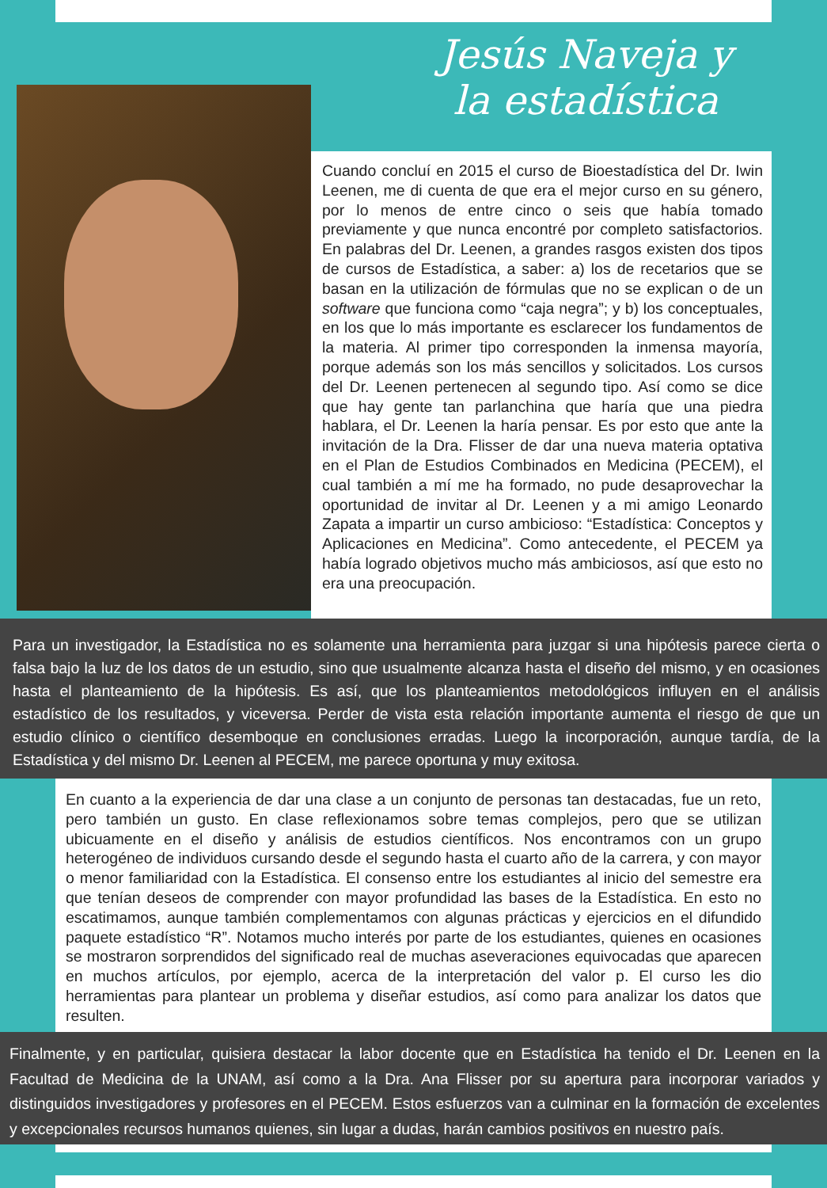Jesús Naveja y la estadística
Cuando concluí en 2015 el curso de Bioestadística del Dr. Iwin Leenen, me di cuenta de que era el mejor curso en su género, por lo menos de entre cinco o seis que había tomado previamente y que nunca encontré por completo satisfactorios. En palabras del Dr. Leenen, a grandes rasgos existen dos tipos de cursos de Estadística, a saber: a) los de recetarios que se basan en la utilización de fórmulas que no se explican o de un software que funciona como “caja negra”; y b) los conceptuales, en los que lo más importante es esclarecer los fundamentos de la materia. Al primer tipo corresponden la inmensa mayoría, porque además son los más sencillos y solicitados. Los cursos del Dr. Leenen pertenecen al segundo tipo. Así como se dice que hay gente tan parlanchina que haría que una piedra hablara, el Dr. Leenen la haría pensar. Es por esto que ante la invitación de la Dra. Flisser de dar una nueva materia optativa en el Plan de Estudios Combinados en Medicina (PECEM), el cual también a mí me ha formado, no pude desaprovechar la oportunidad de invitar al Dr. Leenen y a mi amigo Leonardo Zapata a impartir un curso ambicioso: “Estadística: Conceptos y Aplicaciones en Medicina”. Como antecedente, el PECEM ya había logrado objetivos mucho más ambiciosos, así que esto no era una preocupación.
Para un investigador, la Estadística no es solamente una herramienta para juzgar si una hipótesis parece cierta o falsa bajo la luz de los datos de un estudio, sino que usualmente alcanza hasta el diseño del mismo, y en ocasiones hasta el planteamiento de la hipótesis. Es así, que los planteamientos metodológicos influyen en el análisis estadístico de los resultados, y viceversa. Perder de vista esta relación importante aumenta el riesgo de que un estudio clínico o científico desemboque en conclusiones erradas. Luego la incorporación, aunque tardía, de la Estadística y del mismo Dr. Leenen al PECEM, me parece oportuna y muy exitosa.
En cuanto a la experiencia de dar una clase a un conjunto de personas tan destacadas, fue un reto, pero también un gusto. En clase reflexionamos sobre temas complejos, pero que se utilizan ubicuamente en el diseño y análisis de estudios científicos. Nos encontramos con un grupo heterogéneo de individuos cursando desde el segundo hasta el cuarto año de la carrera, y con mayor o menor familiaridad con la Estadística. El consenso entre los estudiantes al inicio del semestre era que tenían deseos de comprender con mayor profundidad las bases de la Estadística. En esto no escatimamos, aunque también complementamos con algunas prácticas y ejercicios en el difundido paquete estadístico “R”. Notamos mucho interés por parte de los estudiantes, quienes en ocasiones se mostraron sorprendidos del significado real de muchas aseveraciones equivocadas que aparecen en muchos artículos, por ejemplo, acerca de la interpretación del valor p. El curso les dio herramientas para plantear un problema y diseñar estudios, así como para analizar los datos que resulten.
Finalmente, y en particular, quisiera destacar la labor docente que en Estadística ha tenido el Dr. Leenen en la Facultad de Medicina de la UNAM, así como a la Dra. Ana Flisser por su apertura para incorporar variados y distinguidos investigadores y profesores en el PECEM. Estos esfuerzos van a culminar en la formación de excelentes y excepcionales recursos humanos quienes, sin lugar a dudas, harán cambios positivos en nuestro país.